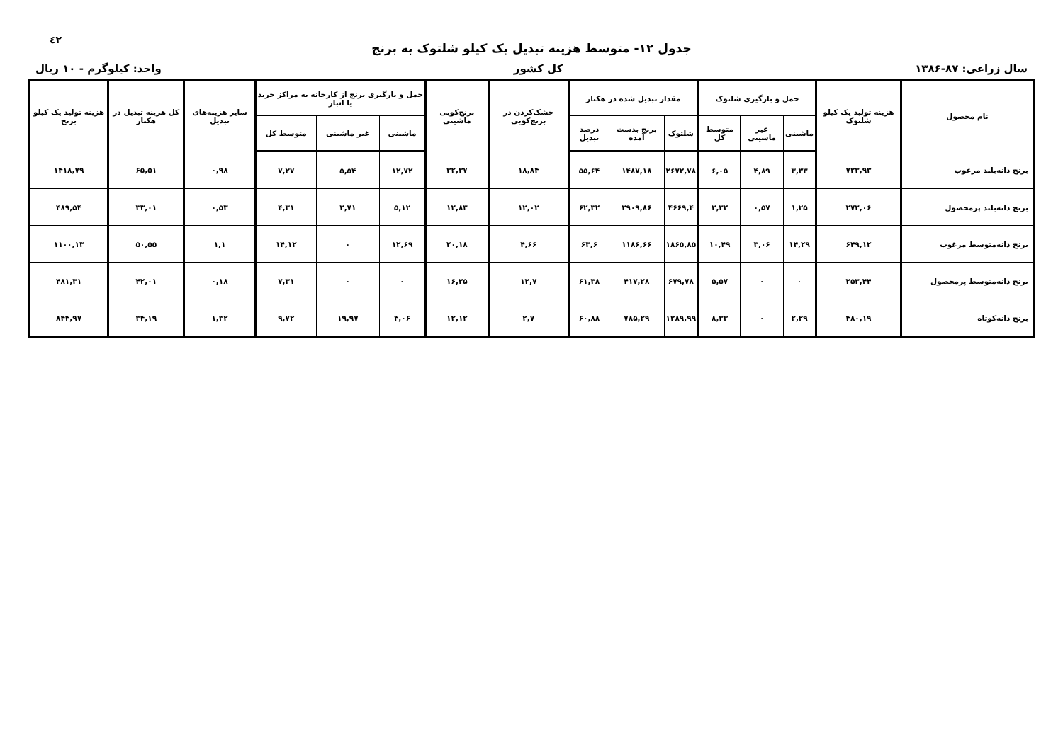٤٢
جدول ۱۲- متوسط هزینه تبدیل یک کیلو شلتوک به برنج
سال زراعی: ۸۷-۱۳۸۶ کل کشور واحد: کیلوگرم - ۱۰ ریال
| نام محصول | هزینه تولید یک کیلو شلتوک | حمل و بارگیری شلتوک | | | مقدار تبدیل شده در هکتار | | | خشک‌کردن در برنج‌کوبی | برنج‌کوبی ماشینی | حمل و بارگیری برنج از کارخانه به مراکز خرید یا انبار | | | سایر هزینه‌های تبدیل | کل هزینه تبدیل در هکتار | هزینه تولید یک کیلو برنج |
| --- | --- | --- | --- | --- | --- | --- | --- | --- | --- | --- | --- | --- | --- | --- | --- |
| | | ماشینی | غیر ماشینی | متوسط کل | شلتوک | برنج بدست آمده | درصد تبدیل | | | ماشینی | غیر ماشینی | متوسط کل | | | |
| برنج دانه‌بلند مرغوب | ۷۲۳,۹۳ | ۳,۳۳ | ۴,۸۹ | ۶,۰۵ | ۲۶۷۲,۷۸ | ۱۴۸۷,۱۸ | ۵۵,۶۴ | ۱۸,۸۴ | ۳۲,۳۷ | ۱۲,۷۲ | ۵,۵۴ | ۷,۲۷ | ۰,۹۸ | ۶۵,۵۱ | ۱۴۱۸,۷۹ |
| برنج دانه‌بلند پرمحصول | ۲۷۲,۰۶ | ۱,۲۵ | ۰,۵۷ | ۳,۳۲ | ۴۶۶۹,۴ | ۲۹۰۹,۸۶ | ۶۲,۳۲ | ۱۲,۰۲ | ۱۲,۸۳ | ۵,۱۲ | ۲,۷۱ | ۴,۳۱ | ۰,۵۳ | ۳۳,۰۱ | ۴۸۹,۵۴ |
| برنج دانه‌متوسط مرغوب | ۶۴۹,۱۲ | ۱۴,۲۹ | ۳,۰۶ | ۱۰,۴۹ | ۱۸۶۵,۸۵ | ۱۱۸۶,۶۶ | ۶۳,۶ | ۴,۶۶ | ۲۰,۱۸ | ۱۲,۶۹ | ۰ | ۱۴,۱۲ | ۱,۱ | ۵۰,۵۵ | ۱۱۰۰,۱۳ |
| برنج دانه‌متوسط پرمحصول | ۲۵۳,۴۴ | ۰ | ۰ | ۵,۵۷ | ۶۷۹,۷۸ | ۴۱۷,۲۸ | ۶۱,۳۸ | ۱۲,۷ | ۱۶,۲۵ | ۰ | ۰ | ۷,۳۱ | ۰,۱۸ | ۴۲,۰۱ | ۴۸۱,۳۱ |
| برنج دانه‌کوتاه | ۴۸۰,۱۹ | ۲,۲۹ | ۰ | ۸,۳۳ | ۱۲۸۹,۹۹ | ۷۸۵,۲۹ | ۶۰,۸۸ | ۲,۷ | ۱۲,۱۲ | ۴,۰۶ | ۱۹,۹۷ | ۹,۷۲ | ۱,۳۲ | ۳۴,۱۹ | ۸۴۴,۹۷ |